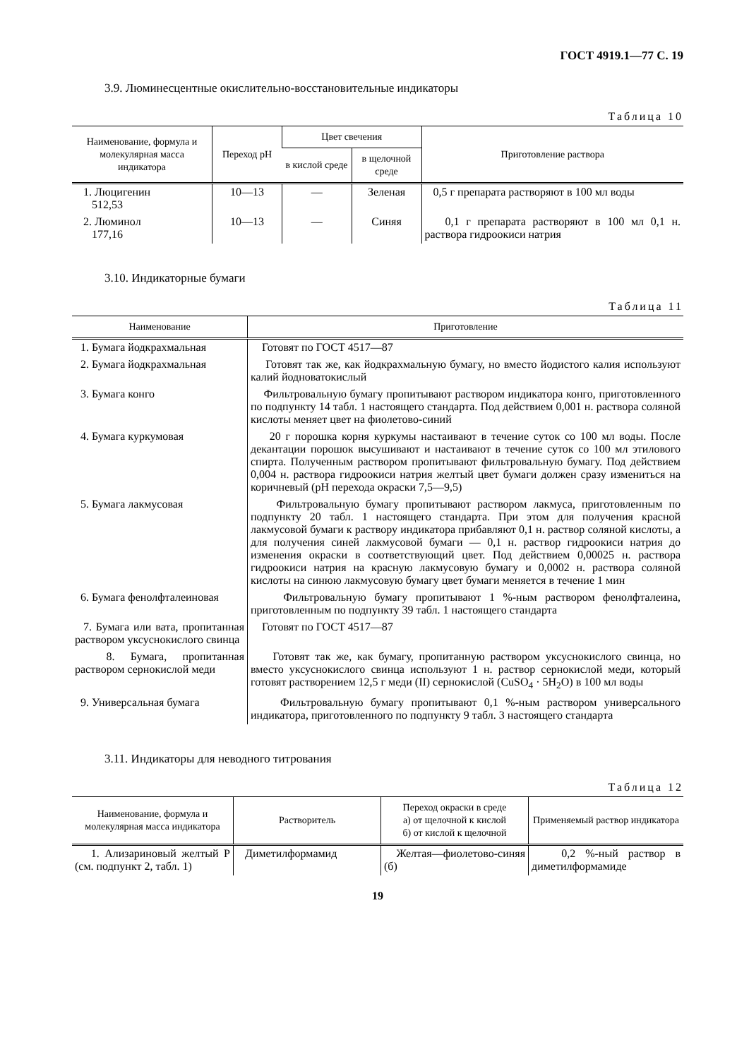ГОСТ 4919.1—77 С. 19
3.9. Люминесцентные окислительно-восстановительные индикаторы
Таблица 10
| Наименование, формула и молекулярная масса индикатора | Переход pH | Цвет свечения | | Приготовление раствора |
| --- | --- | --- | --- | --- |
| | | в кислой среде | в щелочной среде | |
| 1. Люцигенин 512,53 | 10—13 | — | Зеленая | 0,5 г препарата растворяют в 100 мл воды |
| 2. Люминол 177,16 | 10—13 | — | Синяя | 0,1 г препарата растворяют в 100 мл 0,1 н. раствора гидроокиси натрия |
3.10. Индикаторные бумаги
Таблица 11
| Наименование | Приготовление |
| --- | --- |
| 1. Бумага йодкрахмальная | Готовят по ГОСТ 4517—87 |
| 2. Бумага йодкрахмальная | Готовят так же, как йодкрахмальную бумагу, но вместо йодистого калия используют калий йодноватокислый |
| 3. Бумага конго | Фильтровальную бумагу пропитывают раствором индикатора конго, приготовленного по подпункту 14 табл. 1 настоящего стандарта. Под действием 0,001 н. раствора соляной кислоты меняет цвет на фиолетово-синий |
| 4. Бумага куркумовая | 20 г порошка корня куркумы настаивают в течение суток со 100 мл воды. После декантации порошок высушивают и настаивают в течение суток со 100 мл этилового спирта. Полученным раствором пропитывают фильтровальную бумагу. Под действием 0,004 н. раствора гидроокиси натрия желтый цвет бумаги должен сразу измениться на коричневый (pH перехода окраски 7,5—9,5) |
| 5. Бумага лакмусовая | Фильтровальную бумагу пропитывают раствором лакмуса, приготовленным по подпункту 20 табл. 1 настоящего стандарта. При этом для получения красной лакмусовой бумаги к раствору индикатора прибавляют 0,1 н. раствор соляной кислоты, а для получения синей лакмусовой бумаги — 0,1 н. раствор гидроокиси натрия до изменения окраски в соответствующий цвет. Под действием 0,00025 н. раствора гидроокиси натрия на красную лакмусовую бумагу и 0,0002 н. раствора соляной кислоты на синюю лакмусовую бумагу цвет бумаги меняется в течение 1 мин |
| 6. Бумага фенолфталеиновая | Фильтровальную бумагу пропитывают 1 %-ным раствором фенолфталеина, приготовленным по подпункту 39 табл. 1 настоящего стандарта |
| 7. Бумага или вата, пропитанная раствором уксуснокислого свинца | Готовят по ГОСТ 4517—87 |
| 8. Бумага, пропитанная раствором сернокислой меди | Готовят так же, как бумагу, пропитанную раствором уксуснокислого свинца, но вместо уксуснокислого свинца используют 1 н. раствор сернокислой меди, который готовят растворением 12,5 г меди (II) сернокислой (CuSO<sub>4</sub> · 5H<sub>2</sub>O) в 100 мл воды |
| 9. Универсальная бумага | Фильтровальную бумагу пропитывают 0,1 %-ным раствором универсального индикатора, приготовленного по подпункту 9 табл. 3 настоящего стандарта |
3.11. Индикаторы для неводного титрования
Таблица 12
| Наименование, формула и молекулярная масса индикатора | Растворитель | Переход окраски в среде а) от щелочной к кислой б) от кислой к щелочной | Применяемый раствор индикатора |
| --- | --- | --- | --- |
| 1. Ализариновый желтый Р (см. подпункт 2, табл. 1) | Диметилформамид | Желтая—фиолетово-синяя (б) | 0,2 %-ный раствор в диметилформамиде |
19